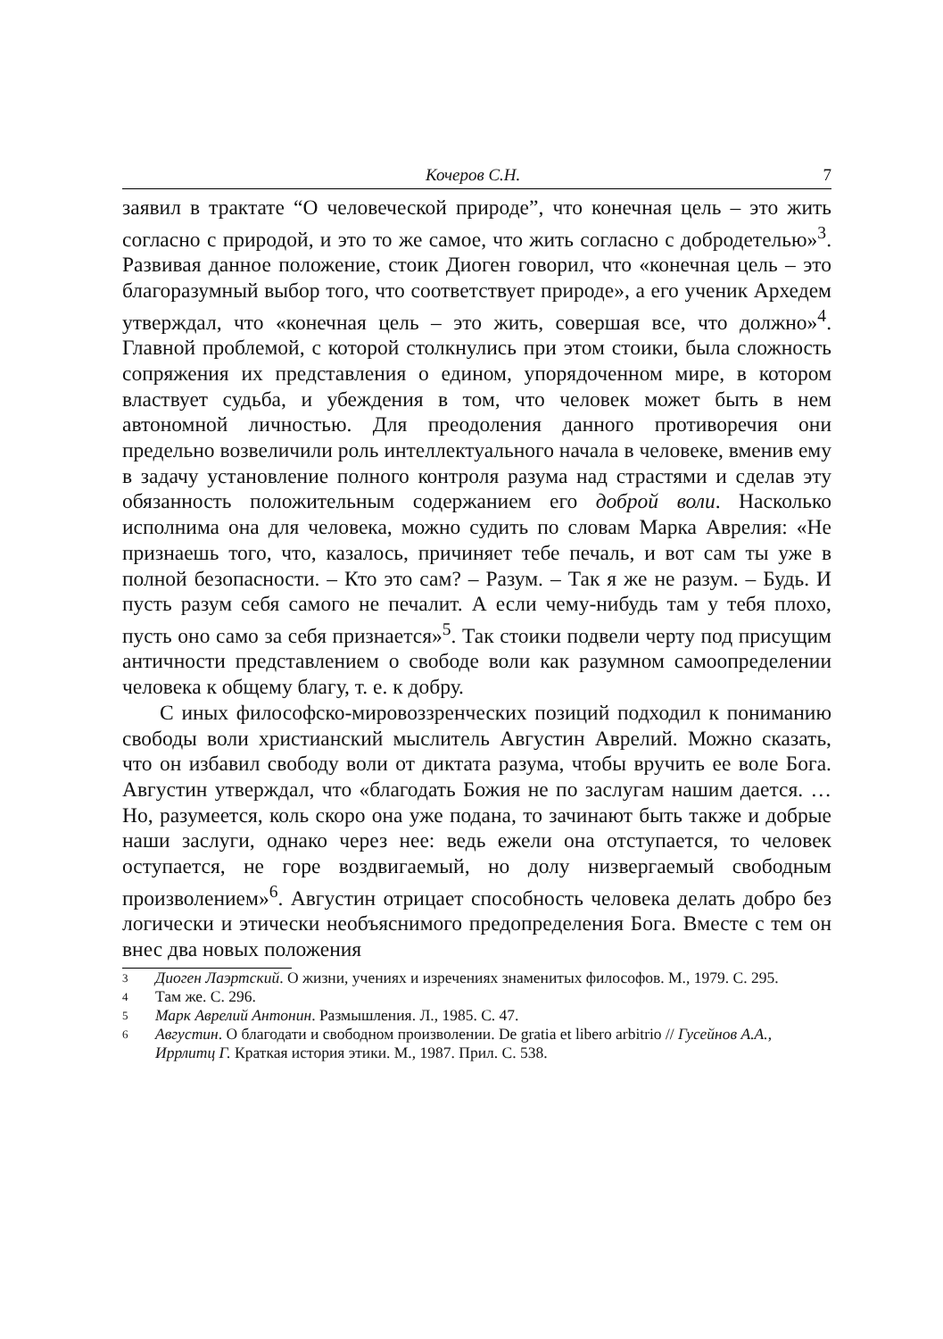Кочеров С.Н. 7
заявил в трактате “О человеческой природе”, что конечная цель – это жить согласно с природой, и это то же самое, что жить согласно с добродетелью»<sup>3</sup>. Развивая данное положение, стоик Диоген говорил, что «конечная цель – это благоразумный выбор того, что соответствует природе», а его ученик Архедем утверждал, что «конечная цель – это жить, совершая все, что должно»<sup>4</sup>. Главной проблемой, с которой столкнулись при этом стоики, была сложность сопряжения их представления о едином, упорядоченном мире, в котором властвует судьба, и убеждения в том, что человек может быть в нем автономной личностью. Для преодоления данного противоречия они предельно возвеличили роль интеллектуального начала в человеке, вменив ему в задачу установление полного контроля разума над страстями и сделав эту обязанность положительным содержанием его доброй воли. Насколько исполнима она для человека, можно судить по словам Марка Аврелия: «Не признаешь того, что, казалось, причиняет тебе печаль, и вот сам ты уже в полной безопасности. – Кто это сам? – Разум. – Так я же не разум. – Будь. И пусть разум себя самого не печалит. А если чему-нибудь там у тебя плохо, пусть оно само за себя признается»<sup>5</sup>. Так стоики подвели черту под присущим античности представлением о свободе воли как разумном самоопределении человека к общему благу, т. е. к добру.
С иных философско-мировоззренческих позиций подходил к пониманию свободы воли христианский мыслитель Августин Аврелий. Можно сказать, что он избавил свободу воли от диктата разума, чтобы вручить ее воле Бога. Августин утверждал, что «благодать Божия не по заслугам нашим дается. …Но, разумеется, коль скоро она уже подана, то зачинают быть также и добрые наши заслуги, однако через нее: ведь ежели она отступается, то человек оступается, не горе воздвигаемый, но долу низвергаемый свободным произволением»<sup>6</sup>. Августин отрицает способность человека делать добро без логически и этически необъяснимого предопределения Бога. Вместе с тем он внес два новых положения
3 Диоген Лаэртский. О жизни, учениях и изречениях знаменитых философов. М., 1979. С. 295.
4 Там же. С. 296.
5 Марк Аврелий Антонин. Размышления. Л., 1985. С. 47.
6 Августин. О благодати и свободном произволении. De gratia et libero arbitrio // Гусейнов А.А., Иррлитц Г. Краткая история этики. М., 1987. Прил. С. 538.